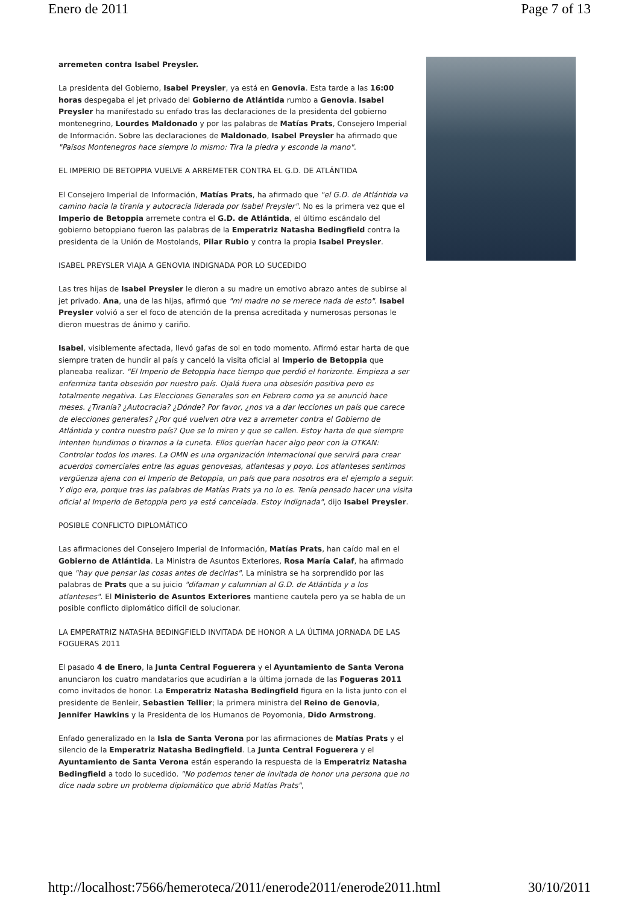Enero de 2011 Page 7 of 13
arremeten contra Isabel Preysler.
La presidenta del Gobierno, Isabel Preysler, ya está en Genovia. Esta tarde a las 16:00 horas despegaba el jet privado del Gobierno de Atlántida rumbo a Genovia. Isabel Preysler ha manifestado su enfado tras las declaraciones de la presidenta del gobierno montenegrino, Lourdes Maldonado y por las palabras de Matías Prats, Consejero Imperial de Información. Sobre las declaraciones de Maldonado, Isabel Preysler ha afirmado que "Països Montenegros hace siempre lo mismo: Tira la piedra y esconde la mano".
EL IMPERIO DE BETOPPIA VUELVE A ARREMETER CONTRA EL G.D. DE ATLÁNTIDA
El Consejero Imperial de Información, Matías Prats, ha afirmado que "el G.D. de Atlántida va camino hacia la tiranía y autocracia liderada por Isabel Preysler". No es la primera vez que el Imperio de Betoppia arremete contra el G.D. de Atlántida, el último escándalo del gobierno betoppiano fueron las palabras de la Emperatriz Natasha Bedingfield contra la presidenta de la Unión de Mostolands, Pilar Rubio y contra la propia Isabel Preysler.
ISABEL PREYSLER VIAJA A GENOVIA INDIGNADA POR LO SUCEDIDO
Las tres hijas de Isabel Preysler le dieron a su madre un emotivo abrazo antes de subirse al jet privado. Ana, una de las hijas, afirmó que "mi madre no se merece nada de esto". Isabel Preysler volvió a ser el foco de atención de la prensa acreditada y numerosas personas le dieron muestras de ánimo y cariño.
Isabel, visiblemente afectada, llevó gafas de sol en todo momento. Afirmó estar harta de que siempre traten de hundir al país y canceló la visita oficial al Imperio de Betoppia que planeaba realizar. "El Imperio de Betoppia hace tiempo que perdió el horizonte. Empieza a ser enfermiza tanta obsesión por nuestro país. Ojalá fuera una obsesión positiva pero es totalmente negativa. Las Elecciones Generales son en Febrero como ya se anunció hace meses. ¿Tiranía? ¿Autocracia? ¿Dónde? Por favor, ¿nos va a dar lecciones un país que carece de elecciones generales? ¿Por qué vuelven otra vez a arremeter contra el Gobierno de Atlántida y contra nuestro país? Que se lo miren y que se callen. Estoy harta de que siempre intenten hundirnos o tirarnos a la cuneta. Ellos querían hacer algo peor con la OTKAN: Controlar todos los mares. La OMN es una organización internacional que servirá para crear acuerdos comerciales entre las aguas genovesas, atlantesas y poyo. Los atlanteses sentimos vergüenza ajena con el Imperio de Betoppia, un país que para nosotros era el ejemplo a seguir. Y digo era, porque tras las palabras de Matías Prats ya no lo es. Tenía pensado hacer una visita oficial al Imperio de Betoppia pero ya está cancelada. Estoy indignada", dijo Isabel Preysler.
POSIBLE CONFLICTO DIPLOMÁTICO
Las afirmaciones del Consejero Imperial de Información, Matías Prats, han caído mal en el Gobierno de Atlántida. La Ministra de Asuntos Exteriores, Rosa María Calaf, ha afirmado que "hay que pensar las cosas antes de decirlas". La ministra se ha sorprendido por las palabras de Prats que a su juicio "difaman y calumnian al G.D. de Atlántida y a los atlanteses". El Ministerio de Asuntos Exteriores mantiene cautela pero ya se habla de un posible conflicto diplomático difícil de solucionar.
LA EMPERATRIZ NATASHA BEDINGFIELD INVITADA DE HONOR A LA ÚLTIMA JORNADA DE LAS FOGUERAS 2011
El pasado 4 de Enero, la Junta Central Foguerera y el Ayuntamiento de Santa Verona anunciaron los cuatro mandatarios que acudirían a la última jornada de las Fogueras 2011 como invitados de honor. La Emperatriz Natasha Bedingfield figura en la lista junto con el presidente de Benleir, Sebastien Tellier; la primera ministra del Reino de Genovia, Jennifer Hawkins y la Presidenta de los Humanos de Poyomonia, Dido Armstrong.
Enfado generalizado en la Isla de Santa Verona por las afirmaciones de Matías Prats y el silencio de la Emperatriz Natasha Bedingfield. La Junta Central Foguerera y el Ayuntamiento de Santa Verona están esperando la respuesta de la Emperatriz Natasha Bedingfield a todo lo sucedido. "No podemos tener de invitada de honor una persona que no dice nada sobre un problema diplomático que abrió Matías Prats",
http://localhost:7566/hemeroteca/2011/enerode2011/enerode2011.html 30/10/2011